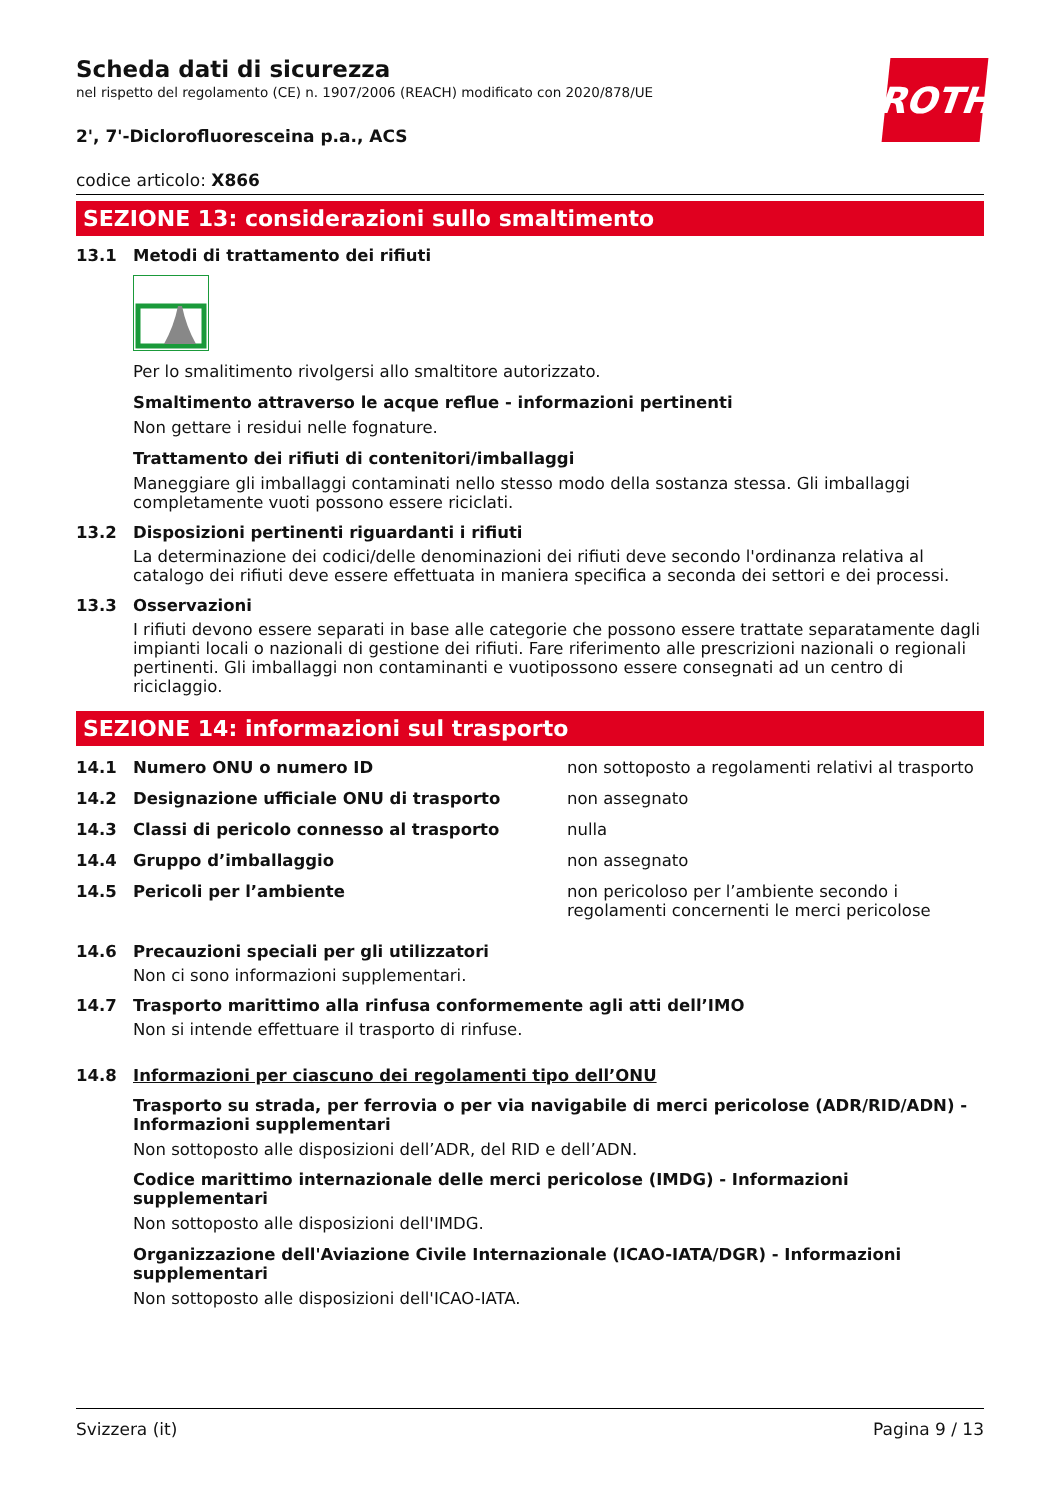Scheda dati di sicurezza
nel rispetto del regolamento (CE) n. 1907/2006 (REACH) modificato con 2020/878/UE
ROTH
2', 7'-Diclorofluoresceina p.a., ACS
codice articolo: X866
SEZIONE 13: considerazioni sullo smaltimento
13.1 Metodi di trattamento dei rifiuti
Per lo smalitimento rivolgersi allo smaltitore autorizzato.
Smaltimento attraverso le acque reflue - informazioni pertinenti
Non gettare i residui nelle fognature.
Trattamento dei rifiuti di contenitori/imballaggi
Maneggiare gli imballaggi contaminati nello stesso modo della sostanza stessa. Gli imballaggi completamente vuoti possono essere riciclati.
13.2 Disposizioni pertinenti riguardanti i rifiuti
La determinazione dei codici/delle denominazioni dei rifiuti deve secondo l'ordinanza relativa al catalogo dei rifiuti deve essere effettuata in maniera specifica a seconda dei settori e dei processi.
13.3 Osservazioni
I rifiuti devono essere separati in base alle categorie che possono essere trattate separatamente dagli impianti locali o nazionali di gestione dei rifiuti. Fare riferimento alle prescrizioni nazionali o regionali pertinenti. Gli imballaggi non contaminanti e vuotipossono essere consegnati ad un centro di riciclaggio.
SEZIONE 14: informazioni sul trasporto
14.1 Numero ONU o numero ID non sottoposto a regolamenti relativi al trasporto
14.2 Designazione ufficiale ONU di trasporto non assegnato
14.3 Classi di pericolo connesso al trasporto nulla
14.4 Gruppo d’imballaggio non assegnato
14.5 Pericoli per l’ambiente non pericoloso per l’ambiente secondo i regolamenti concernenti le merci pericolose
14.6 Precauzioni speciali per gli utilizzatori
Non ci sono informazioni supplementari.
14.7 Trasporto marittimo alla rinfusa conformemente agli atti dell’IMO
Non si intende effettuare il trasporto di rinfuse.
14.8 Informazioni per ciascuno dei regolamenti tipo dell’ONU
Trasporto su strada, per ferrovia o per via navigabile di merci pericolose (ADR/RID/ADN) - Informazioni supplementari
Non sottoposto alle disposizioni dell’ADR, del RID e dell’ADN.
Codice marittimo internazionale delle merci pericolose (IMDG) - Informazioni supplementari
Non sottoposto alle disposizioni dell'IMDG.
Organizzazione dell'Aviazione Civile Internazionale (ICAO-IATA/DGR) - Informazioni supplementari
Non sottoposto alle disposizioni dell'ICAO-IATA.
Svizzera (it) Pagina 9 / 13